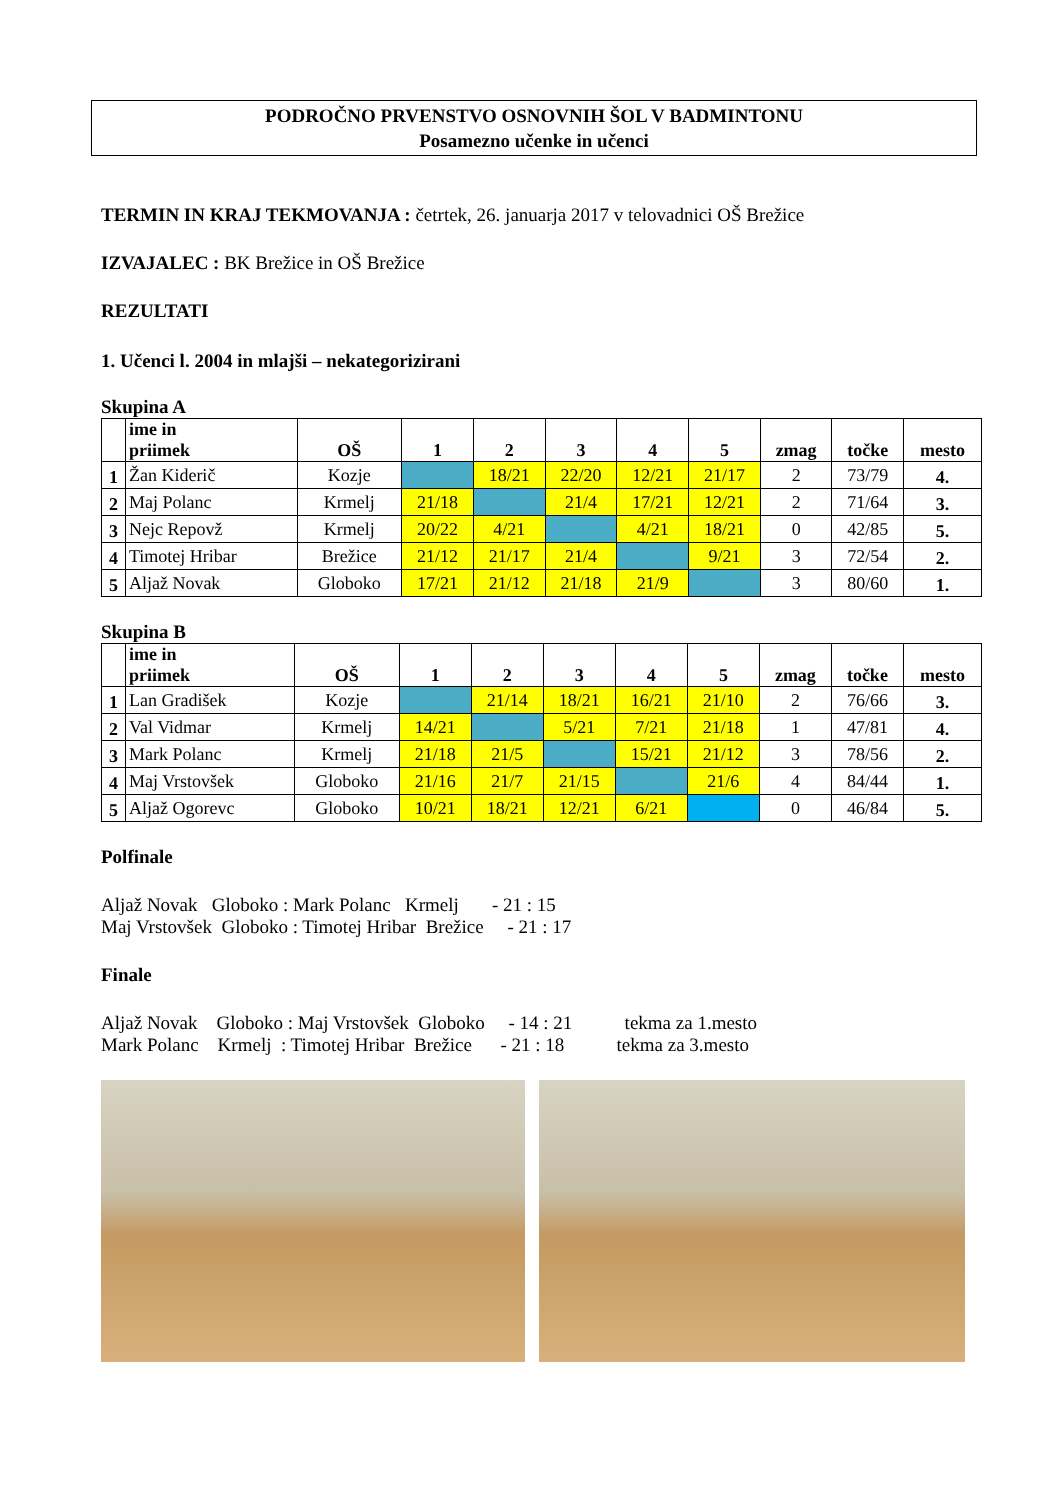PODROČNO PRVENSTVO OSNOVNIH ŠOL V BADMINTONU
Posamezno učenke in učenci
TERMIN IN KRAJ TEKMOVANJA : četrtek, 26. januarja 2017 v telovadnici OŠ Brežice
IZVAJALEC : BK Brežice in OŠ Brežice
REZULTATI
1. Učenci l. 2004 in mlajši – nekategorizirani
Skupina A
| | ime in priimek | OŠ | 1 | 2 | 3 | 4 | 5 | zmag | točke | mesto |
| --- | --- | --- | --- | --- | --- | --- | --- | --- | --- | --- |
| 1 | Žan Kiderič | Kozje | | 18/21 | 22/20 | 12/21 | 21/17 | 2 | 73/79 | 4. |
| 2 | Maj Polanc | Krmelj | 21/18 | | 21/4 | 17/21 | 12/21 | 2 | 71/64 | 3. |
| 3 | Nejc Repovž | Krmelj | 20/22 | 4/21 | | 4/21 | 18/21 | 0 | 42/85 | 5. |
| 4 | Timotej Hribar | Brežice | 21/12 | 21/17 | 21/4 | | 9/21 | 3 | 72/54 | 2. |
| 5 | Aljaž Novak | Globoko | 17/21 | 21/12 | 21/18 | 21/9 | | 3 | 80/60 | 1. |
Skupina B
| | ime in priimek | OŠ | 1 | 2 | 3 | 4 | 5 | zmag | točke | mesto |
| --- | --- | --- | --- | --- | --- | --- | --- | --- | --- | --- |
| 1 | Lan Gradišek | Kozje | | 21/14 | 18/21 | 16/21 | 21/10 | 2 | 76/66 | 3. |
| 2 | Val Vidmar | Krmelj | 14/21 | | 5/21 | 7/21 | 21/18 | 1 | 47/81 | 4. |
| 3 | Mark Polanc | Krmelj | 21/18 | 21/5 | | 15/21 | 21/12 | 3 | 78/56 | 2. |
| 4 | Maj Vrstovšek | Globoko | 21/16 | 21/7 | 21/15 | | 21/6 | 4 | 84/44 | 1. |
| 5 | Aljaž Ogorevc | Globoko | 10/21 | 18/21 | 12/21 | 6/21 | | 0 | 46/84 | 5. |
Polfinale
Aljaž Novak Globoko : Mark Polanc Krmelj - 21 : 15
Maj Vrstovšek Globoko : Timotej Hribar Brežice - 21 : 17
Finale
Aljaž Novak Globoko : Maj Vrstovšek Globoko - 14 : 21 tekma za 1.mesto
Mark Polanc Krmelj : Timotej Hribar Brežice - 21 : 18 tekma za 3.mesto